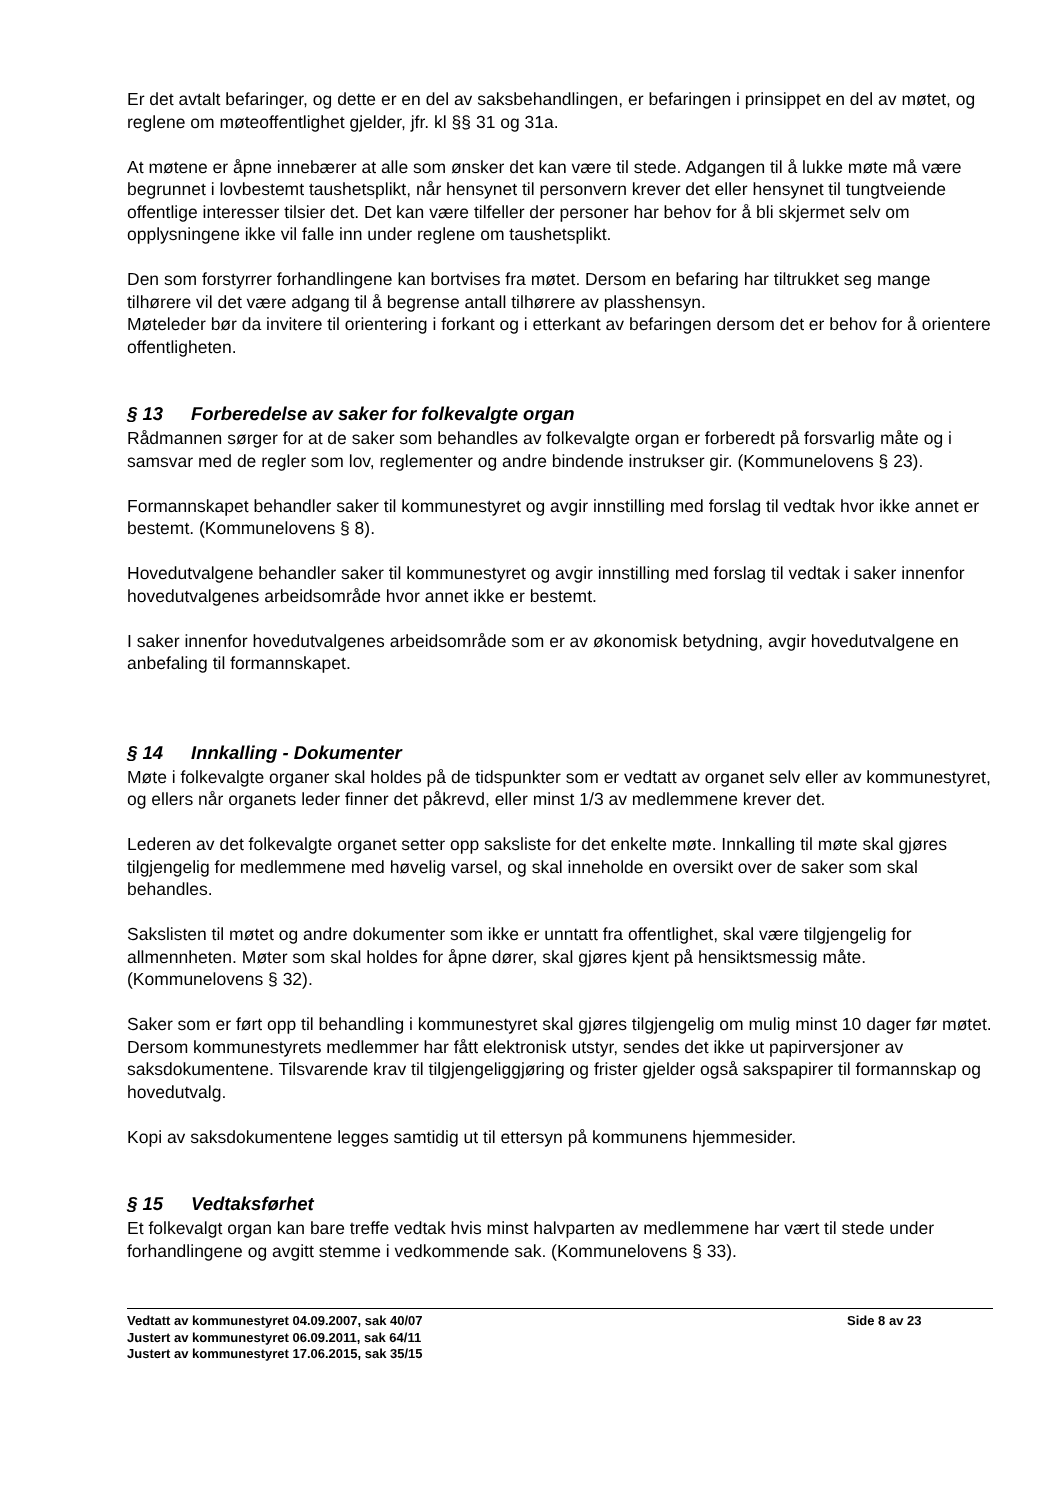Er det avtalt befaringer, og dette er en del av saksbehandlingen, er befaringen i prinsippet en del av møtet, og reglene om møteoffentlighet gjelder, jfr. kl §§ 31 og 31a.
At møtene er åpne innebærer at alle som ønsker det kan være til stede. Adgangen til å lukke møte må være begrunnet i lovbestemt taushetsplikt, når hensynet til personvern krever det eller hensynet til tungtveiende offentlige interesser tilsier det. Det kan være tilfeller der personer har behov for å bli skjermet selv om opplysningene ikke vil falle inn under reglene om taushetsplikt.
Den som forstyrrer forhandlingene kan bortvises fra møtet. Dersom en befaring har tiltrukket seg mange tilhørere vil det være adgang til å begrense antall tilhørere av plasshensyn.
Møteleder bør da invitere til orientering i forkant og i etterkant av befaringen dersom det er behov for å orientere offentligheten.
§ 13 Forberedelse av saker for folkevalgte organ
Rådmannen sørger for at de saker som behandles av folkevalgte organ er forberedt på forsvarlig måte og i samsvar med de regler som lov, reglementer og andre bindende instrukser gir. (Kommunelovens § 23).
Formannskapet behandler saker til kommunestyret og avgir innstilling med forslag til vedtak hvor ikke annet er bestemt. (Kommunelovens § 8).
Hovedutvalgene behandler saker til kommunestyret og avgir innstilling med forslag til vedtak i saker innenfor hovedutvalgenes arbeidsområde hvor annet ikke er bestemt.
I saker innenfor hovedutvalgenes arbeidsområde som er av økonomisk betydning, avgir hovedutvalgene en anbefaling til formannskapet.
§ 14 Innkalling - Dokumenter
Møte i folkevalgte organer skal holdes på de tidspunkter som er vedtatt av organet selv eller av kommunestyret, og ellers når organets leder finner det påkrevd, eller minst 1/3 av medlemmene krever det.
Lederen av det folkevalgte organet setter opp saksliste for det enkelte møte. Innkalling til møte skal gjøres tilgjengelig for medlemmene med høvelig varsel, og skal inneholde en oversikt over de saker som skal behandles.
Sakslisten til møtet og andre dokumenter som ikke er unntatt fra offentlighet, skal være tilgjengelig for allmennheten. Møter som skal holdes for åpne dører, skal gjøres kjent på hensiktsmessig måte. (Kommunelovens § 32).
Saker som er ført opp til behandling i kommunestyret skal gjøres tilgjengelig om mulig minst 10 dager før møtet. Dersom kommunestyrets medlemmer har fått elektronisk utstyr, sendes det ikke ut papirversjoner av saksdokumentene. Tilsvarende krav til tilgjengeliggjøring og frister gjelder også sakspapirer til formannskap og hovedutvalg.
Kopi av saksdokumentene legges samtidig ut til ettersyn på kommunens hjemmesider.
§ 15 Vedtaksførhet
Et folkevalgt organ kan bare treffe vedtak hvis minst halvparten av medlemmene har vært til stede under forhandlingene og avgitt stemme i vedkommende sak. (Kommunelovens § 33).
Vedtatt av kommunestyret 04.09.2007, sak 40/07
Justert av kommunestyret 06.09.2011, sak 64/11
Justert av kommunestyret 17.06.2015, sak 35/15
Side 8 av 23